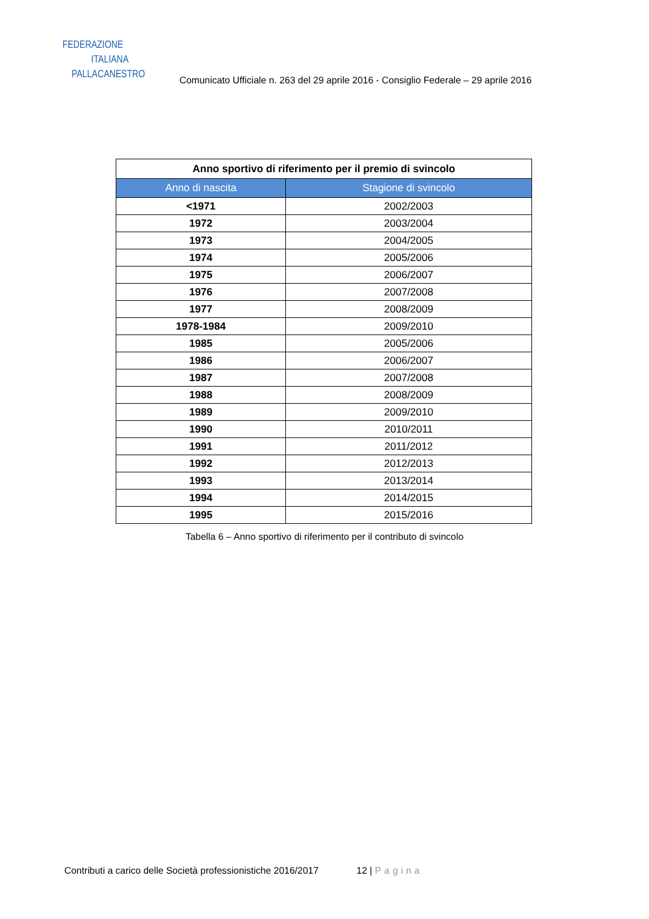FEDERAZIONE
ITALIANA
PALLACANESTRO
Comunicato Ufficiale n. 263 del 29 aprile 2016 - Consiglio Federale – 29 aprile 2016
| Anno sportivo di riferimento per il premio di svincolo | |
| --- | --- |
| Anno di nascita | Stagione di svincolo |
| <1971 | 2002/2003 |
| 1972 | 2003/2004 |
| 1973 | 2004/2005 |
| 1974 | 2005/2006 |
| 1975 | 2006/2007 |
| 1976 | 2007/2008 |
| 1977 | 2008/2009 |
| 1978-1984 | 2009/2010 |
| 1985 | 2005/2006 |
| 1986 | 2006/2007 |
| 1987 | 2007/2008 |
| 1988 | 2008/2009 |
| 1989 | 2009/2010 |
| 1990 | 2010/2011 |
| 1991 | 2011/2012 |
| 1992 | 2012/2013 |
| 1993 | 2013/2014 |
| 1994 | 2014/2015 |
| 1995 | 2015/2016 |
Tabella 6 – Anno sportivo di riferimento per il contributo di svincolo
Contributi a carico delle Società professionistiche 2016/2017 12 | Pagina